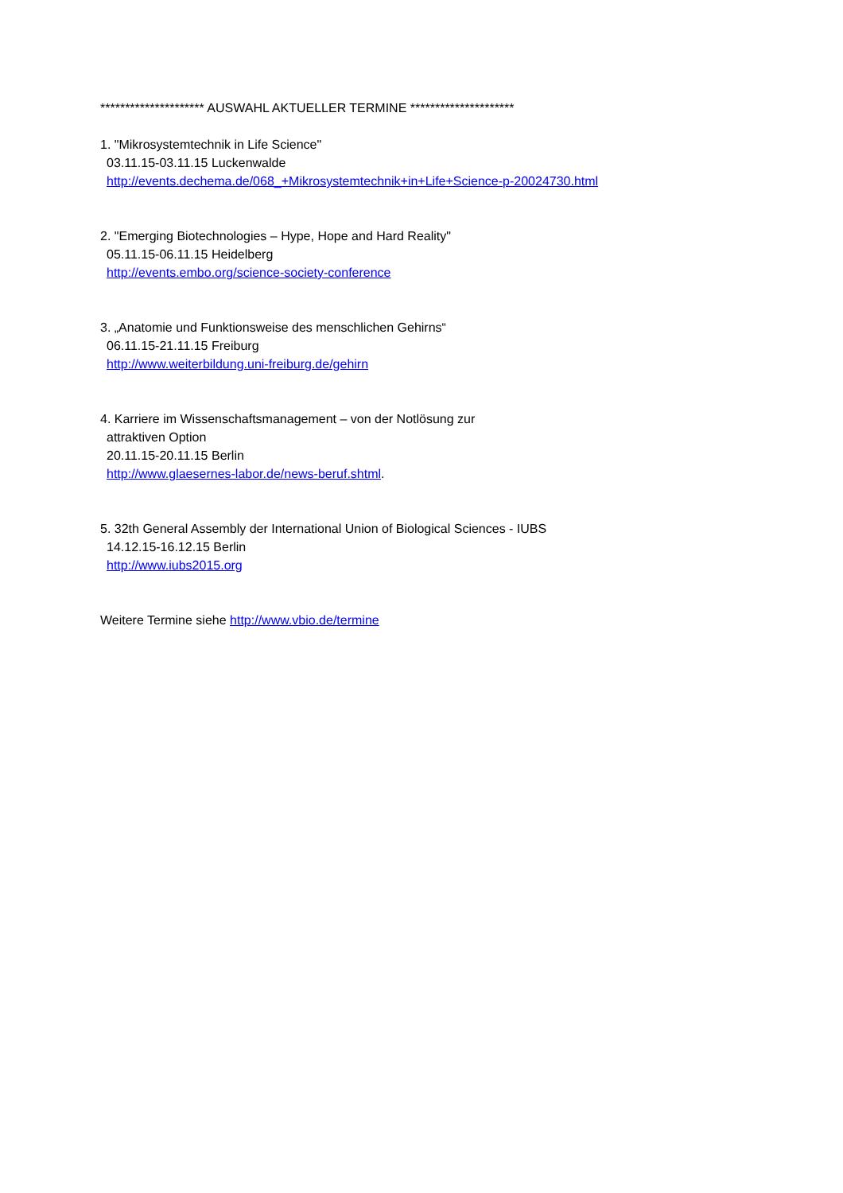********************* AUSWAHL AKTUELLER TERMINE *********************
1. "Mikrosystemtechnik in Life Science"
03.11.15-03.11.15 Luckenwalde
http://events.dechema.de/068_+Mikrosystemtechnik+in+Life+Science-p-20024730.html
2. "Emerging Biotechnologies – Hype, Hope and Hard Reality"
05.11.15-06.11.15 Heidelberg
http://events.embo.org/science-society-conference
3. „Anatomie und Funktionsweise des menschlichen Gehirns“
06.11.15-21.11.15 Freiburg
http://www.weiterbildung.uni-freiburg.de/gehirn
4. Karriere im Wissenschaftsmanagement – von der Notlösung zur
attraktiven Option
20.11.15-20.11.15 Berlin
http://www.glaesernes-labor.de/news-beruf.shtml.
5. 32th General Assembly der International Union of Biological Sciences - IUBS
14.12.15-16.12.15 Berlin
http://www.iubs2015.org
Weitere Termine siehe http://www.vbio.de/termine